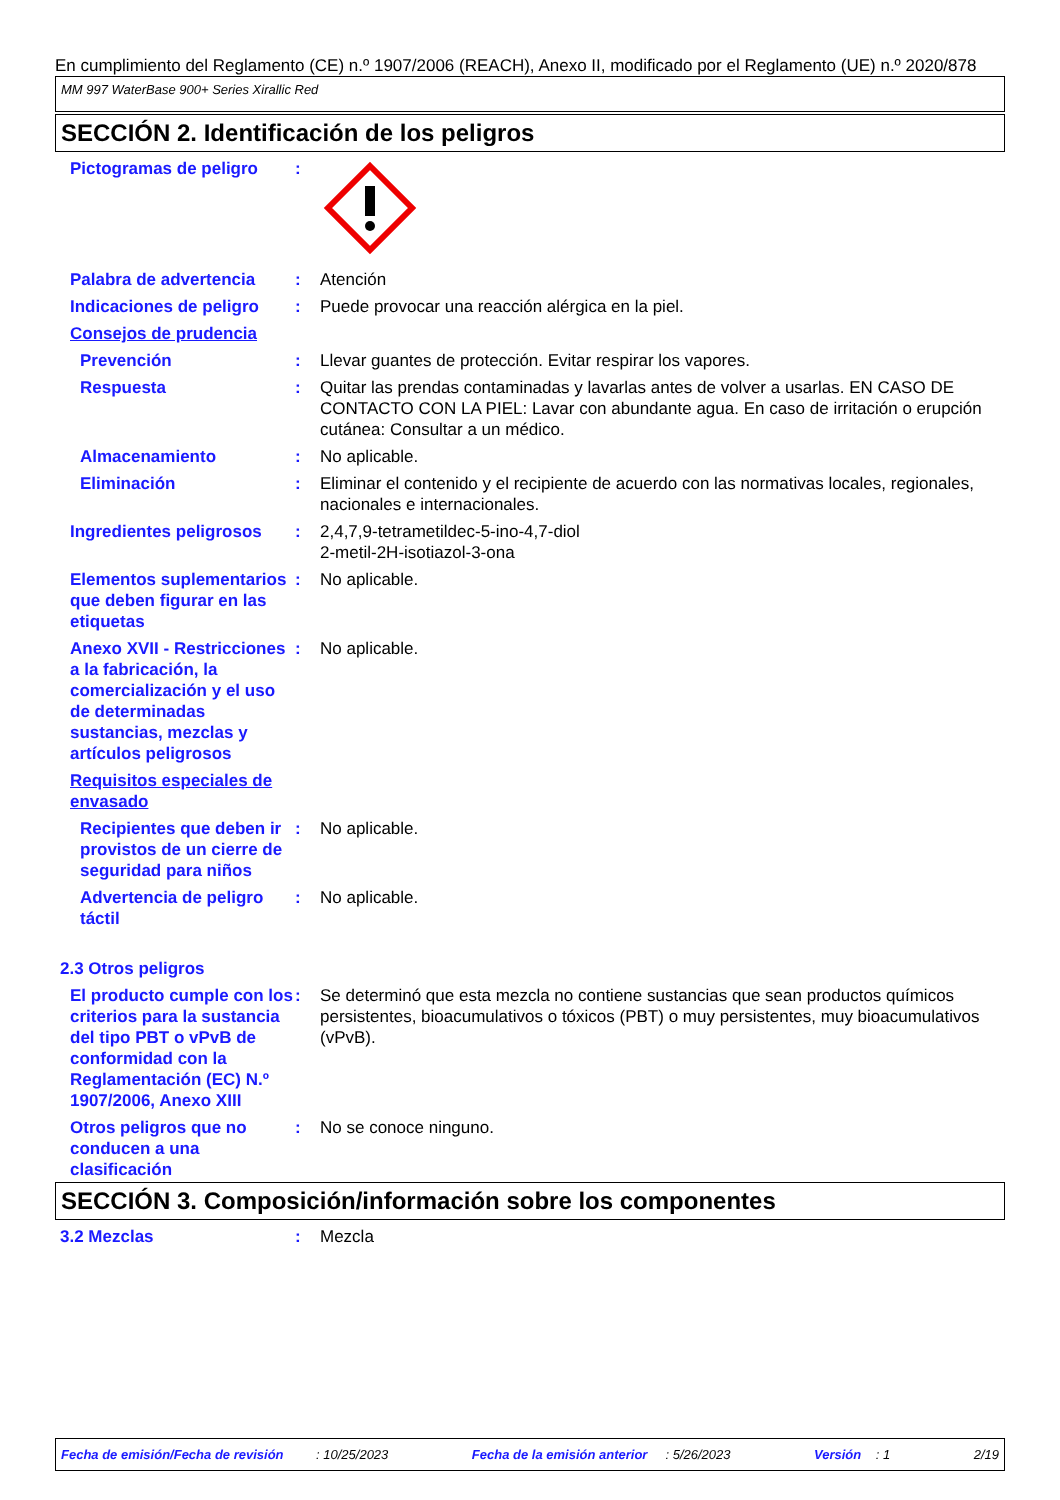En cumplimiento del Reglamento (CE) n.º 1907/2006 (REACH), Anexo II, modificado por el Reglamento (UE) n.º 2020/878
MM 997 WaterBase 900+ Series Xirallic Red
SECCIÓN 2. Identificación de los peligros
Pictogramas de peligro :
Palabra de advertencia : Atención
Indicaciones de peligro : Puede provocar una reacción alérgica en la piel.
Consejos de prudencia
Prevención : Llevar guantes de protección. Evitar respirar los vapores.
Respuesta : Quitar las prendas contaminadas y lavarlas antes de volver a usarlas. EN CASO DE CONTACTO CON LA PIEL: Lavar con abundante agua. En caso de irritación o erupción cutánea: Consultar a un médico.
Almacenamiento : No aplicable.
Eliminación : Eliminar el contenido y el recipiente de acuerdo con las normativas locales, regionales, nacionales e internacionales.
Ingredientes peligrosos : 2,4,7,9-tetrametildec-5-ino-4,7-diol
2-metil-2H-isotiazol-3-ona
Elementos suplementarios que deben figurar en las etiquetas
: No aplicable.
Anexo XVII - Restricciones a la fabricación, la comercialización y el uso de determinadas sustancias, mezclas y artículos peligrosos
: No aplicable.
Requisitos especiales de envasado
Recipientes que deben ir provistos de un cierre de seguridad para niños
: No aplicable.
Advertencia de peligro táctil
: No aplicable.
2.3 Otros peligros
El producto cumple con los criterios para la sustancia del tipo PBT o vPvB de conformidad con la Reglamentación (EC) N.º 1907/2006, Anexo XIII
: Se determinó que esta mezcla no contiene sustancias que sean productos químicos persistentes, bioacumulativos o tóxicos (PBT) o muy persistentes, muy bioacumulativos (vPvB).
Otros peligros que no conducen a una clasificación
: No se conoce ninguno.
SECCIÓN 3. Composición/información sobre los componentes
3.2 Mezclas : Mezcla
Fecha de emisión/Fecha de revisión : 10/25/2023 Fecha de la emisión anterior : 5/26/2023 Versión : 1 2/19